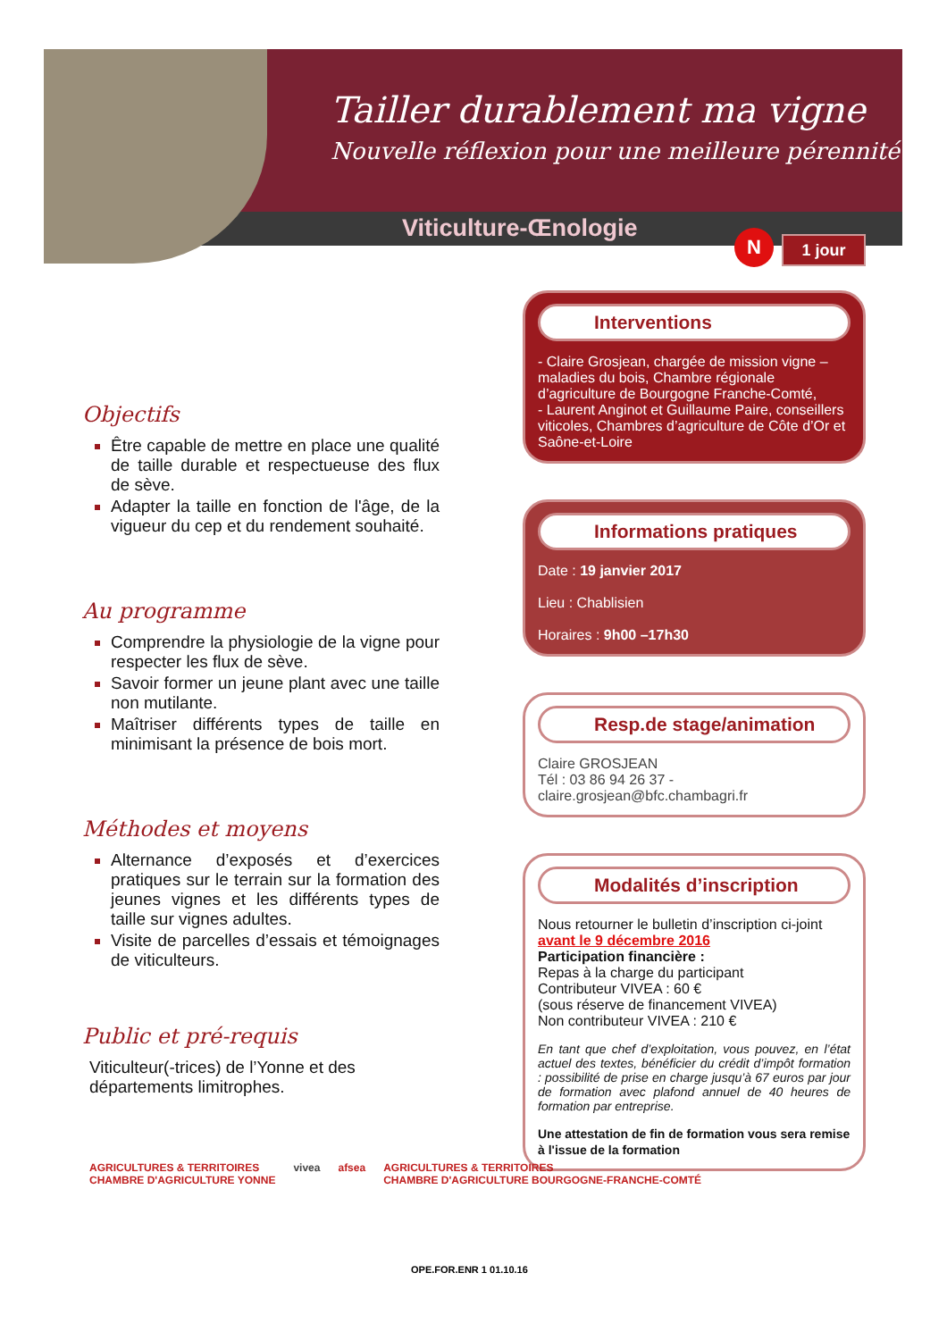Tailler durablement ma vigne
Nouvelle réflexion pour une meilleure pérennité
Viticulture-Œnologie N 1 jour
Objectifs
Être capable de mettre en place une qualité de taille durable et respectueuse des flux de sève.
Adapter la taille en fonction de l'âge, de la vigueur du cep et du rendement souhaité.
Au programme
Comprendre la physiologie de la vigne pour respecter les flux de sève.
Savoir former un jeune plant avec une taille non mutilante.
Maîtriser différents types de taille en minimisant la présence de bois mort.
Méthodes et moyens
Alternance d’exposés et d’exercices pratiques sur le terrain sur la formation des jeunes vignes et les différents types de taille sur vignes adultes.
Visite de parcelles d’essais et témoignages de viticulteurs.
Public et pré-requis
Viticulteur(-trices) de l’Yonne et des départements limitrophes.
Interventions
- Claire Grosjean, chargée de mission vigne – maladies du bois, Chambre régionale d’agriculture de Bourgogne Franche-Comté,
- Laurent Anginot et Guillaume Paire, conseillers viticoles, Chambres d’agriculture de Côte d’Or et Saône-et-Loire
Informations pratiques
Date : 19 janvier 2017
Lieu : Chablisien
Horaires : 9h00 –17h30
Resp.de stage/animation
Claire GROSJEAN
Tél : 03 86 94 26 37 - claire.grosjean@bfc.chambagri.fr
Modalités d’inscription
Nous retourner le bulletin d’inscription ci-joint
avant le 9 décembre 2016
Participation financière :
Repas à la charge du participant
Contributeur VIVEA : 60 €
(sous réserve de financement VIVEA)
Non contributeur VIVEA : 210 €
En tant que chef d’exploitation, vous pouvez, en l’état actuel des textes, bénéficier du crédit d’impôt formation : possibilité de prise en charge jusqu’à 67 euros par jour de formation avec plafond annuel de 40 heures de formation par entreprise.
Une attestation de fin de formation vous sera remise à l'issue de la formation
AGRICULTURES & TERRITOIRES
CHAMBRE D'AGRICULTURE YONNE vivea afsea AGRICULTURES & TERRITOIRES
CHAMBRE D'AGRICULTURE BOURGOGNE-FRANCHE-COMTÉ
OPE.FOR.ENR 1 01.10.16